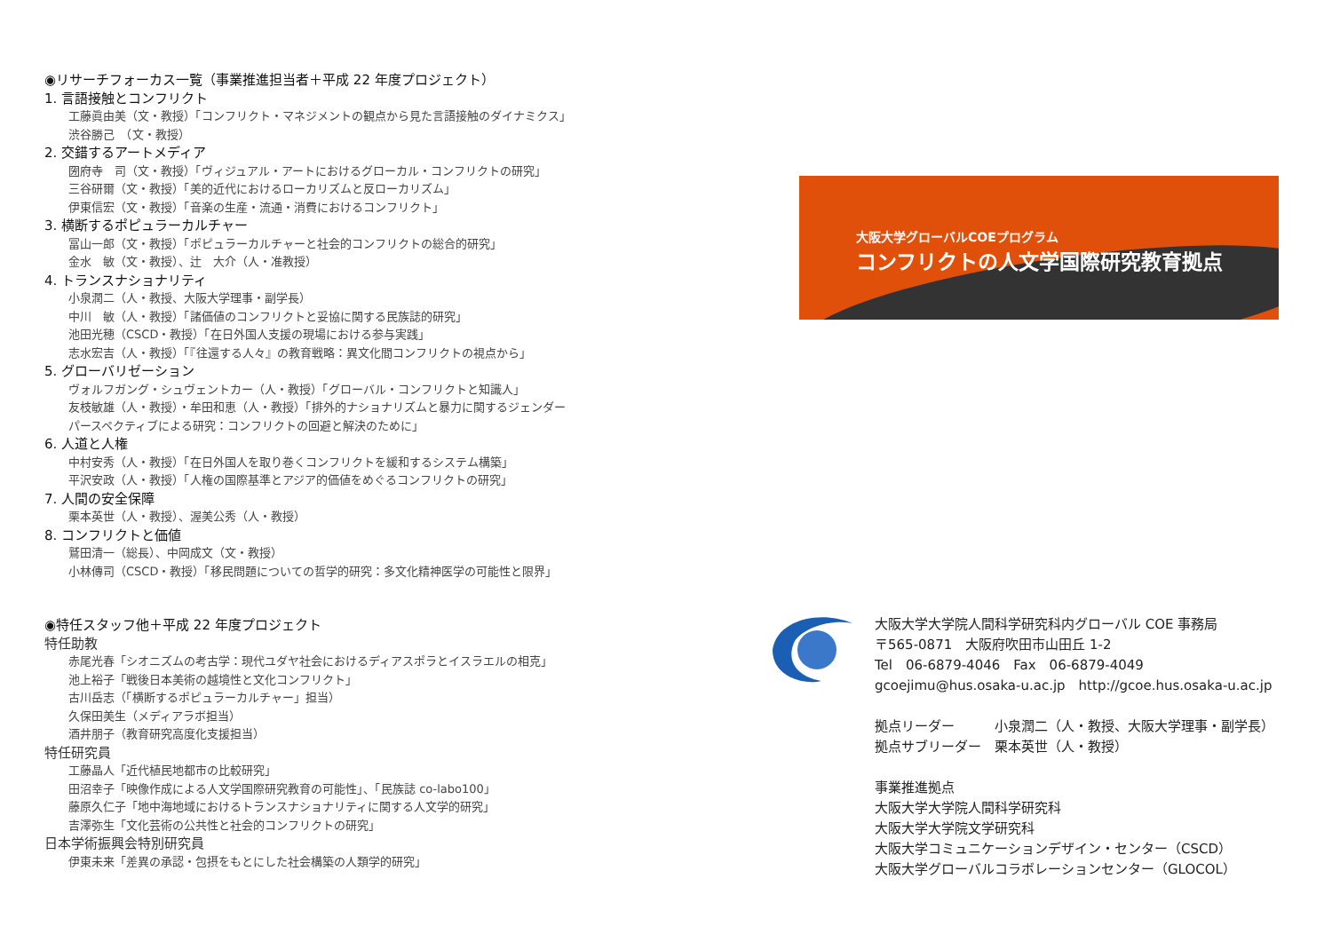◉リサーチフォーカス一覧（事業推進担当者＋平成 22 年度プロジェクト）
1. 言語接触とコンフリクト
工藤眞由美（文・教授）「コンフリクト・マネジメントの観点から見た言語接触のダイナミクス」
渋谷勝己　（文・教授）
2. 交錯するアートメディア
圀府寺　司（文・教授）「ヴィジュアル・アートにおけるグローカル・コンフリクトの研究」
三谷研爾（文・教授）「美的近代におけるローカリズムと反ローカリズム」
伊東信宏（文・教授）「音楽の生産・流通・消費におけるコンフリクト」
3. 横断するポピュラーカルチャー
冨山一郎（文・教授）「ポピュラーカルチャーと社会的コンフリクトの総合的研究」
金水　敏（文・教授）、辻　大介（人・准教授）
4. トランスナショナリティ
小泉潤二（人・教授、大阪大学理事・副学長）
中川　敏（人・教授）「諸価値のコンフリクトと妥協に関する民族誌的研究」
池田光穂（CSCD・教授）「在日外国人支援の現場における参与実践」
志水宏吉（人・教授）「『往還する人々』の教育戦略：異文化間コンフリクトの視点から」
5. グローバリゼーション
ヴォルフガング・シュヴェントカー（人・教授）「グローバル・コンフリクトと知識人」
友枝敏雄（人・教授）・牟田和恵（人・教授）「排外的ナショナリズムと暴力に関するジェンダー
パースペクティブによる研究：コンフリクトの回避と解決のために」
6. 人道と人権
中村安秀（人・教授）「在日外国人を取り巻くコンフリクトを緩和するシステム構築」
平沢安政（人・教授）「人権の国際基準とアジア的価値をめぐるコンフリクトの研究」
7. 人間の安全保障
栗本英世（人・教授）、渥美公秀（人・教授）
8. コンフリクトと価値
鷲田清一（総長）、中岡成文（文・教授）
小林傳司（CSCD・教授）「移民問題についての哲学的研究：多文化精神医学の可能性と限界」
◉特任スタッフ他＋平成 22 年度プロジェクト
特任助教
赤尾光春「シオニズムの考古学：現代ユダヤ社会におけるディアスポラとイスラエルの相克」
池上裕子「戦後日本美術の越境性と文化コンフリクト」
古川岳志（「横断するポピュラーカルチャー」担当）
久保田美生（メディアラボ担当）
酒井朋子（教育研究高度化支援担当）
特任研究員
工藤晶人「近代植民地都市の比較研究」
田沼幸子「映像作成による人文学国際研究教育の可能性」、「民族誌 co-labo100」
藤原久仁子「地中海地域におけるトランスナショナリティに関する人文学的研究」
吉澤弥生「文化芸術の公共性と社会的コンフリクトの研究」
日本学術振興会特別研究員
伊東未来「差異の承認・包摂をもとにした社会構築の人類学的研究」
大阪大学グローバルCOEプログラム
コンフリクトの人文学国際研究教育拠点
大阪大学大学院人間科学研究科内グローバル COE 事務局
〒565-0871　大阪府吹田市山田丘 1-2
Tel　06-6879-4046　Fax　06-6879-4049
gcoejimu@hus.osaka-u.ac.jp　http://gcoe.hus.osaka-u.ac.jp
拠点リーダー　　　小泉潤二（人・教授、大阪大学理事・副学長）
拠点サブリーダー　栗本英世（人・教授）
事業推進拠点
大阪大学大学院人間科学研究科
大阪大学大学院文学研究科
大阪大学コミュニケーションデザイン・センター（CSCD）
大阪大学グローバルコラボレーションセンター（GLOCOL）